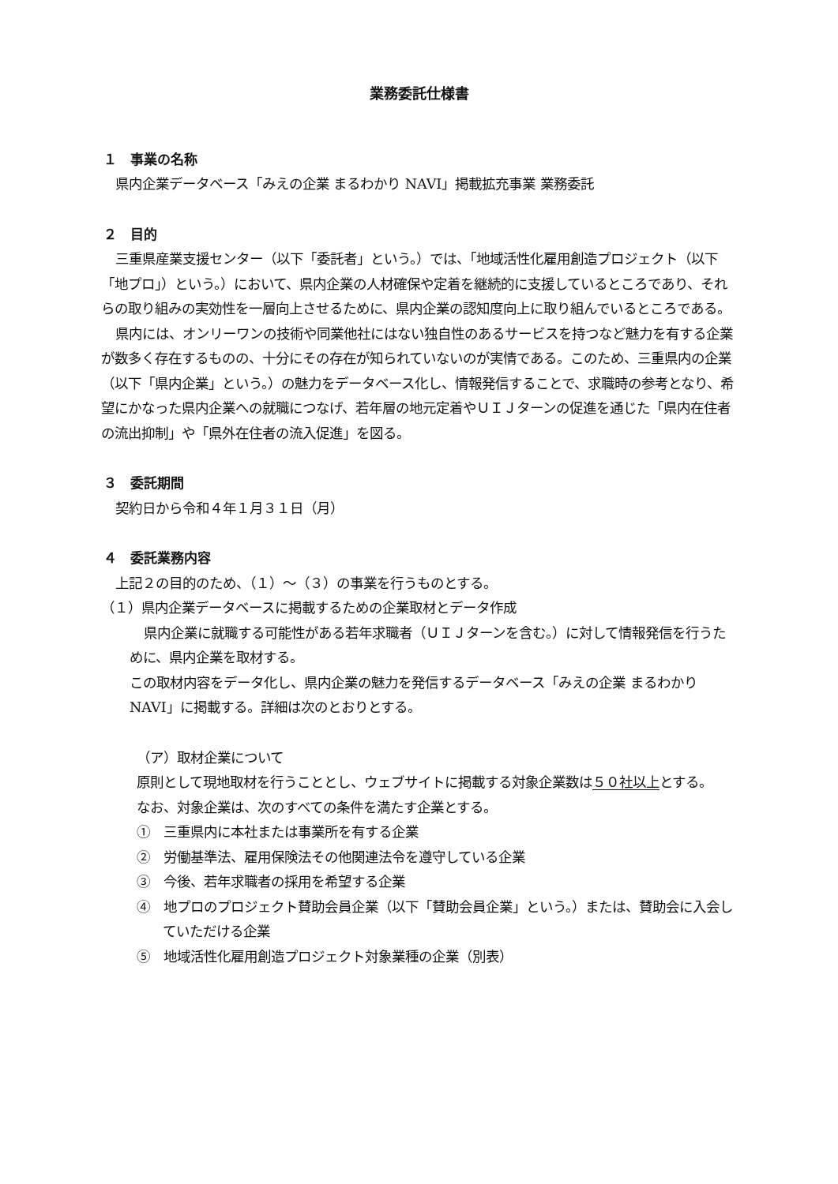業務委託仕様書
１　事業の名称
県内企業データベース「みえの企業 まるわかり NAVI」掲載拡充事業 業務委託
２　目的
三重県産業支援センター（以下「委託者」という。）では、「地域活性化雇用創造プロジェクト（以下「地プロ」）という。）において、県内企業の人材確保や定着を継続的に支援しているところであり、それらの取り組みの実効性を一層向上させるために、県内企業の認知度向上に取り組んでいるところである。
県内には、オンリーワンの技術や同業他社にはない独自性のあるサービスを持つなど魅力を有する企業が数多く存在するものの、十分にその存在が知られていないのが実情である。このため、三重県内の企業（以下「県内企業」という。）の魅力をデータベース化し、情報発信することで、求職時の参考となり、希望にかなった県内企業への就職につなげ、若年層の地元定着やＵＩＪターンの促進を通じた「県内在住者の流出抑制」や「県外在住者の流入促進」を図る。
３　委託期間
契約日から令和４年１月３１日（月）
４　委託業務内容
上記２の目的のため、（１）～（３）の事業を行うものとする。
（１）県内企業データベースに掲載するための企業取材とデータ作成
県内企業に就職する可能性がある若年求職者（ＵＩＪターンを含む。）に対して情報発信を行うために、県内企業を取材する。
この取材内容をデータ化し、県内企業の魅力を発信するデータベース「みえの企業 まるわかり NAVI」に掲載する。詳細は次のとおりとする。
（ア）取材企業について
原則として現地取材を行うこととし、ウェブサイトに掲載する対象企業数は５０社以上とする。
なお、対象企業は、次のすべての条件を満たす企業とする。
①　三重県内に本社または事業所を有する企業
②　労働基準法、雇用保険法その他関連法令を遵守している企業
③　今後、若年求職者の採用を希望する企業
④　地プロのプロジェクト賛助会員企業（以下「賛助会員企業」という。）または、賛助会に入会していただける企業
⑤　地域活性化雇用創造プロジェクト対象業種の企業（別表）